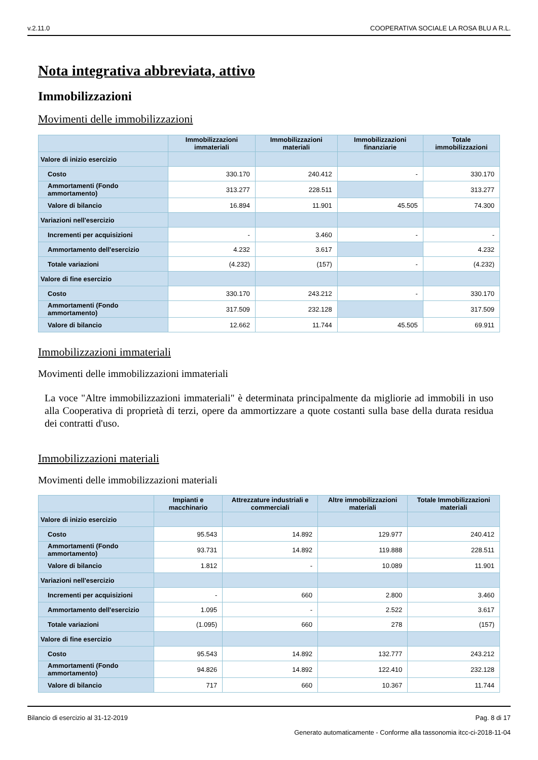v.2.11.0 COOPERATIVA SOCIALE LA ROSA BLU A R.L.
Nota integrativa abbreviata, attivo
Immobilizzazioni
Movimenti delle immobilizzazioni
| | Immobilizzazioni immateriali | Immobilizzazioni materiali | Immobilizzazioni finanziarie | Totale immobilizzazioni |
| --- | --- | --- | --- | --- |
| Valore di inizio esercizio | | | | |
| Costo | 330.170 | 240.412 | - | 330.170 |
| Ammortamenti (Fondo ammortamento) | 313.277 | 228.511 | | 313.277 |
| Valore di bilancio | 16.894 | 11.901 | 45.505 | 74.300 |
| Variazioni nell'esercizio | | | | |
| Incrementi per acquisizioni | - | 3.460 | - | - |
| Ammortamento dell'esercizio | 4.232 | 3.617 | | 4.232 |
| Totale variazioni | (4.232) | (157) | - | (4.232) |
| Valore di fine esercizio | | | | |
| Costo | 330.170 | 243.212 | - | 330.170 |
| Ammortamenti (Fondo ammortamento) | 317.509 | 232.128 | | 317.509 |
| Valore di bilancio | 12.662 | 11.744 | 45.505 | 69.911 |
Immobilizzazioni immateriali
Movimenti delle immobilizzazioni immateriali
La voce "Altre immobilizzazioni immateriali" è determinata principalmente da migliorie ad immobili in uso alla Cooperativa di proprietà di terzi, opere da ammortizzare a quote costanti sulla base della durata residua dei contratti d'uso.
Immobilizzazioni materiali
Movimenti delle immobilizzazioni materiali
| | Impianti e macchinario | Attrezzature industriali e commerciali | Altre immobilizzazioni materiali | Totale Immobilizzazioni materiali |
| --- | --- | --- | --- | --- |
| Valore di inizio esercizio | | | | |
| Costo | 95.543 | 14.892 | 129.977 | 240.412 |
| Ammortamenti (Fondo ammortamento) | 93.731 | 14.892 | 119.888 | 228.511 |
| Valore di bilancio | 1.812 | - | 10.089 | 11.901 |
| Variazioni nell'esercizio | | | | |
| Incrementi per acquisizioni | - | 660 | 2.800 | 3.460 |
| Ammortamento dell'esercizio | 1.095 | - | 2.522 | 3.617 |
| Totale variazioni | (1.095) | 660 | 278 | (157) |
| Valore di fine esercizio | | | | |
| Costo | 95.543 | 14.892 | 132.777 | 243.212 |
| Ammortamenti (Fondo ammortamento) | 94.826 | 14.892 | 122.410 | 232.128 |
| Valore di bilancio | 717 | 660 | 10.367 | 11.744 |
Bilancio di esercizio al 31-12-2019 Pag. 8 di 17
Generato automaticamente - Conforme alla tassonomia itcc-ci-2018-11-04